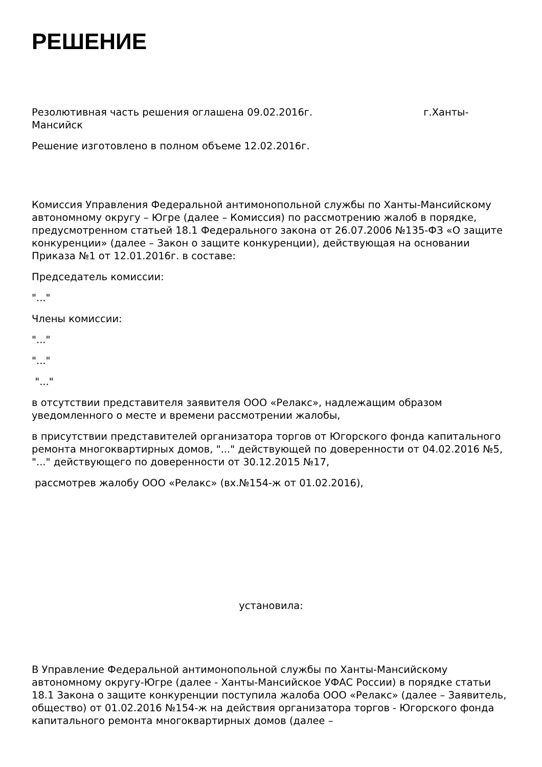РЕШЕНИЕ
Резолютивная часть решения оглашена 09.02.2016г. г.Ханты-Мансийск
Решение изготовлено в полном объеме 12.02.2016г.
Комиссия Управления Федеральной антимонопольной службы по Ханты-Мансийскому автономному округу – Югре (далее – Комиссия) по рассмотрению жалоб в порядке, предусмотренном статьей 18.1 Федерального закона от 26.07.2006 №135-ФЗ «О защите конкуренции» (далее – Закон о защите конкуренции), действующая на основании Приказа №1 от 12.01.2016г. в составе:
Председатель комиссии:
"..."
Члены комиссии:
"..."
"..."
"..."
в отсутствии представителя заявителя ООО «Релакс», надлежащим образом уведомленного о месте и времени рассмотрении жалобы,
в присутствии представителей организатора торгов от Югорского фонда капитального ремонта многоквартирных домов, "..." действующей по доверенности от 04.02.2016 №5, "..." действующего по доверенности от 30.12.2015 №17,
рассмотрев жалобу ООО «Релакс» (вх.№154-ж от 01.02.2016),
установила:
В Управление Федеральной антимонопольной службы по Ханты-Мансийскому автономному округу-Югре (далее - Ханты-Мансийское УФАС России) в порядке статьи 18.1 Закона о защите конкуренции поступила жалоба ООО «Релакс» (далее – Заявитель, общество) от 01.02.2016 №154-ж на действия организатора торгов - Югорского фонда капитального ремонта многоквартирных домов (далее –